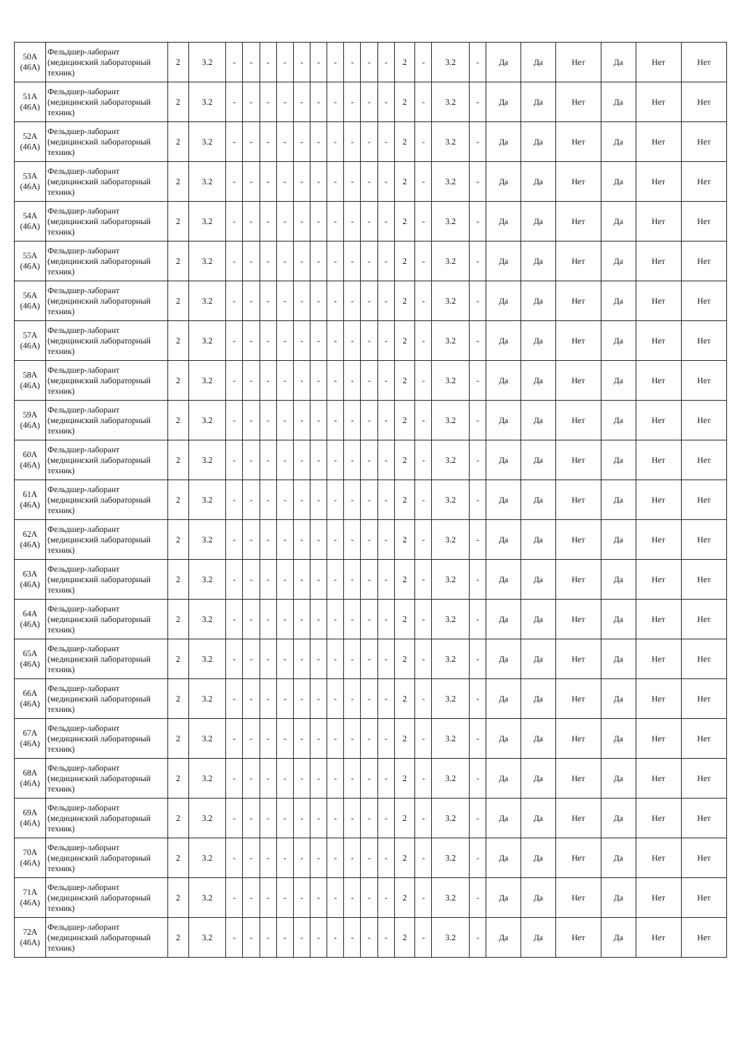| 50А (46А) | Фельдшер-лаборант (медицинский лабораторный техник) | 2 | 3.2 | - | - | - | - | - | - | - | - | - | - | 2 | - | 3.2 | - | Да | Да | Нет | Да | Нет | Нет |
| 51А (46А) | Фельдшер-лаборант (медицинский лабораторный техник) | 2 | 3.2 | - | - | - | - | - | - | - | - | - | - | 2 | - | 3.2 | - | Да | Да | Нет | Да | Нет | Нет |
| 52А (46А) | Фельдшер-лаборант (медицинский лабораторный техник) | 2 | 3.2 | - | - | - | - | - | - | - | - | - | - | 2 | - | 3.2 | - | Да | Да | Нет | Да | Нет | Нет |
| 53А (46А) | Фельдшер-лаборант (медицинский лабораторный техник) | 2 | 3.2 | - | - | - | - | - | - | - | - | - | - | 2 | - | 3.2 | - | Да | Да | Нет | Да | Нет | Нет |
| 54А (46А) | Фельдшер-лаборант (медицинский лабораторный техник) | 2 | 3.2 | - | - | - | - | - | - | - | - | - | - | 2 | - | 3.2 | - | Да | Да | Нет | Да | Нет | Нет |
| 55А (46А) | Фельдшер-лаборант (медицинский лабораторный техник) | 2 | 3.2 | - | - | - | - | - | - | - | - | - | - | 2 | - | 3.2 | - | Да | Да | Нет | Да | Нет | Нет |
| 56А (46А) | Фельдшер-лаборант (медицинский лабораторный техник) | 2 | 3.2 | - | - | - | - | - | - | - | - | - | - | 2 | - | 3.2 | - | Да | Да | Нет | Да | Нет | Нет |
| 57А (46А) | Фельдшер-лаборант (медицинский лабораторный техник) | 2 | 3.2 | - | - | - | - | - | - | - | - | - | - | 2 | - | 3.2 | - | Да | Да | Нет | Да | Нет | Нет |
| 58А (46А) | Фельдшер-лаборант (медицинский лабораторный техник) | 2 | 3.2 | - | - | - | - | - | - | - | - | - | - | 2 | - | 3.2 | - | Да | Да | Нет | Да | Нет | Нет |
| 59А (46А) | Фельдшер-лаборант (медицинский лабораторный техник) | 2 | 3.2 | - | - | - | - | - | - | - | - | - | - | 2 | - | 3.2 | - | Да | Да | Нет | Да | Нет | Нет |
| 60А (46А) | Фельдшер-лаборант (медицинский лабораторный техник) | 2 | 3.2 | - | - | - | - | - | - | - | - | - | - | 2 | - | 3.2 | - | Да | Да | Нет | Да | Нет | Нет |
| 61А (46А) | Фельдшер-лаборант (медицинский лабораторный техник) | 2 | 3.2 | - | - | - | - | - | - | - | - | - | - | 2 | - | 3.2 | - | Да | Да | Нет | Да | Нет | Нет |
| 62А (46А) | Фельдшер-лаборант (медицинский лабораторный техник) | 2 | 3.2 | - | - | - | - | - | - | - | - | - | - | 2 | - | 3.2 | - | Да | Да | Нет | Да | Нет | Нет |
| 63А (46А) | Фельдшер-лаборант (медицинский лабораторный техник) | 2 | 3.2 | - | - | - | - | - | - | - | - | - | - | 2 | - | 3.2 | - | Да | Да | Нет | Да | Нет | Нет |
| 64А (46А) | Фельдшер-лаборант (медицинский лабораторный техник) | 2 | 3.2 | - | - | - | - | - | - | - | - | - | - | 2 | - | 3.2 | - | Да | Да | Нет | Да | Нет | Нет |
| 65А (46А) | Фельдшер-лаборант (медицинский лабораторный техник) | 2 | 3.2 | - | - | - | - | - | - | - | - | - | - | 2 | - | 3.2 | - | Да | Да | Нет | Да | Нет | Нет |
| 66А (46А) | Фельдшер-лаборант (медицинский лабораторный техник) | 2 | 3.2 | - | - | - | - | - | - | - | - | - | - | 2 | - | 3.2 | - | Да | Да | Нет | Да | Нет | Нет |
| 67А (46А) | Фельдшер-лаборант (медицинский лабораторный техник) | 2 | 3.2 | - | - | - | - | - | - | - | - | - | - | 2 | - | 3.2 | - | Да | Да | Нет | Да | Нет | Нет |
| 68А (46А) | Фельдшер-лаборант (медицинский лабораторный техник) | 2 | 3.2 | - | - | - | - | - | - | - | - | - | - | 2 | - | 3.2 | - | Да | Да | Нет | Да | Нет | Нет |
| 69А (46А) | Фельдшер-лаборант (медицинский лабораторный техник) | 2 | 3.2 | - | - | - | - | - | - | - | - | - | - | 2 | - | 3.2 | - | Да | Да | Нет | Да | Нет | Нет |
| 70А (46А) | Фельдшер-лаборант (медицинский лабораторный техник) | 2 | 3.2 | - | - | - | - | - | - | - | - | - | - | 2 | - | 3.2 | - | Да | Да | Нет | Да | Нет | Нет |
| 71А (46А) | Фельдшер-лаборант (медицинский лабораторный техник) | 2 | 3.2 | - | - | - | - | - | - | - | - | - | - | 2 | - | 3.2 | - | Да | Да | Нет | Да | Нет | Нет |
| 72А (46А) | Фельдшер-лаборант (медицинский лабораторный техник) | 2 | 3.2 | - | - | - | - | - | - | - | - | - | - | 2 | - | 3.2 | - | Да | Да | Нет | Да | Нет | Нет |